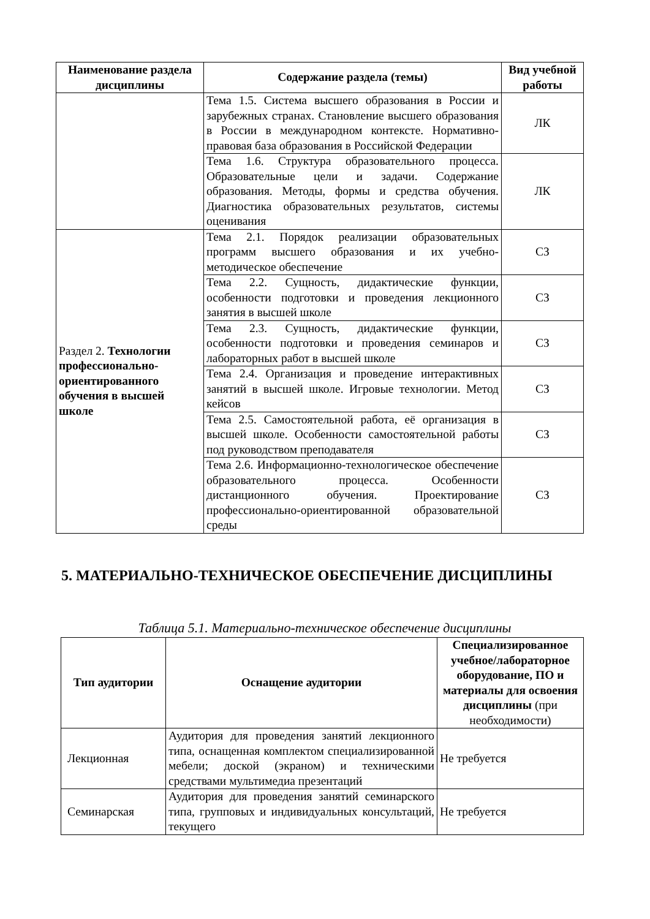| Наименование раздела дисциплины | Содержание раздела (темы) | Вид учебной работы |
| --- | --- | --- |
| | Тема 1.5. Система высшего образования в России и зарубежных странах. Становление высшего образования в России в международном контексте. Нормативно-правовая база образования в Российской Федерации | ЛК |
| | Тема 1.6. Структура образовательного процесса. Образовательные цели и задачи. Содержание образования. Методы, формы и средства обучения. Диагностика образовательных результатов, системы оценивания | ЛК |
| Раздел 2. Технологии профессионально-ориентированного обучения в высшей школе | Тема 2.1. Порядок реализации образовательных программ высшего образования и их учебно-методическое обеспечение | СЗ |
| | Тема 2.2. Сущность, дидактические функции, особенности подготовки и проведения лекционного занятия в высшей школе | СЗ |
| | Тема 2.3. Сущность, дидактические функции, особенности подготовки и проведения семинаров и лабораторных работ в высшей школе | СЗ |
| | Тема 2.4. Организация и проведение интерактивных занятий в высшей школе. Игровые технологии. Метод кейсов | СЗ |
| | Тема 2.5. Самостоятельной работа, её организация в высшей школе. Особенности самостоятельной работы под руководством преподавателя | СЗ |
| | Тема 2.6. Информационно-технологическое обеспечение образовательного процесса. Особенности дистанционного обучения. Проектирование профессионально-ориентированной образовательной среды | СЗ |
5. МАТЕРИАЛЬНО-ТЕХНИЧЕСКОЕ ОБЕСПЕЧЕНИЕ ДИСЦИПЛИНЫ
Таблица 5.1. Материально-техническое обеспечение дисциплины
| Тип аудитории | Оснащение аудитории | Специализированное учебное/лабораторное оборудование, ПО и материалы для освоения дисциплины (при необходимости) |
| --- | --- | --- |
| Лекционная | Аудитория для проведения занятий лекционного типа, оснащенная комплектом специализированной мебели; доской (экраном) и техническими средствами мультимедиа презентаций | Не требуется |
| Семинарская | Аудитория для проведения занятий семинарского типа, групповых и индивидуальных консультаций, текущего | Не требуется |